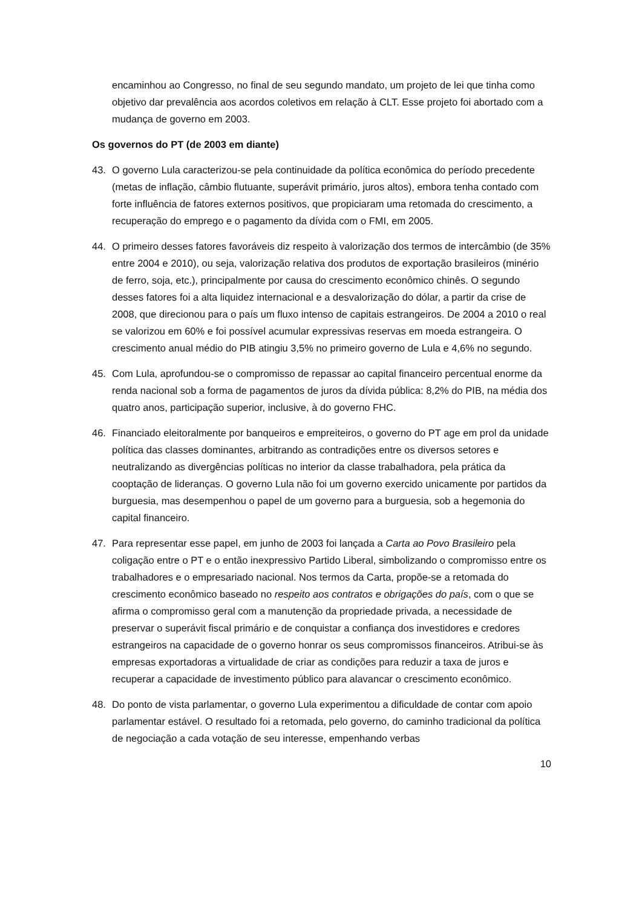encaminhou ao Congresso, no final de seu segundo mandato, um projeto de lei que tinha como objetivo dar prevalência aos acordos coletivos em relação à CLT. Esse projeto foi abortado com a mudança de governo em 2003.
Os governos do PT (de 2003 em diante)
43. O governo Lula caracterizou-se pela continuidade da política econômica do período precedente (metas de inflação, câmbio flutuante, superávit primário, juros altos), embora tenha contado com forte influência de fatores externos positivos, que propiciaram uma retomada do crescimento, a recuperação do emprego e o pagamento da dívida com o FMI, em 2005.
44. O primeiro desses fatores favoráveis diz respeito à valorização dos termos de intercâmbio (de 35% entre 2004 e 2010), ou seja, valorização relativa dos produtos de exportação brasileiros (minério de ferro, soja, etc.), principalmente por causa do crescimento econômico chinês. O segundo desses fatores foi a alta liquidez internacional e a desvalorização do dólar, a partir da crise de 2008, que direcionou para o país um fluxo intenso de capitais estrangeiros. De 2004 a 2010 o real se valorizou em 60% e foi possível acumular expressivas reservas em moeda estrangeira. O crescimento anual médio do PIB atingiu 3,5% no primeiro governo de Lula e 4,6% no segundo.
45. Com Lula, aprofundou-se o compromisso de repassar ao capital financeiro percentual enorme da renda nacional sob a forma de pagamentos de juros da dívida pública: 8,2% do PIB, na média dos quatro anos, participação superior, inclusive, à do governo FHC.
46. Financiado eleitoralmente por banqueiros e empreiteiros, o governo do PT age em prol da unidade política das classes dominantes, arbitrando as contradições entre os diversos setores e neutralizando as divergências políticas no interior da classe trabalhadora, pela prática da cooptação de lideranças. O governo Lula não foi um governo exercido unicamente por partidos da burguesia, mas desempenhou o papel de um governo para a burguesia, sob a hegemonia do capital financeiro.
47. Para representar esse papel, em junho de 2003 foi lançada a Carta ao Povo Brasileiro pela coligação entre o PT e o então inexpressivo Partido Liberal, simbolizando o compromisso entre os trabalhadores e o empresariado nacional. Nos termos da Carta, propõe-se a retomada do crescimento econômico baseado no respeito aos contratos e obrigações do país, com o que se afirma o compromisso geral com a manutenção da propriedade privada, a necessidade de preservar o superávit fiscal primário e de conquistar a confiança dos investidores e credores estrangeiros na capacidade de o governo honrar os seus compromissos financeiros. Atribui-se às empresas exportadoras a virtualidade de criar as condições para reduzir a taxa de juros e recuperar a capacidade de investimento público para alavancar o crescimento econômico.
48. Do ponto de vista parlamentar, o governo Lula experimentou a dificuldade de contar com apoio parlamentar estável. O resultado foi a retomada, pelo governo, do caminho tradicional da política de negociação a cada votação de seu interesse, empenhando verbas
10